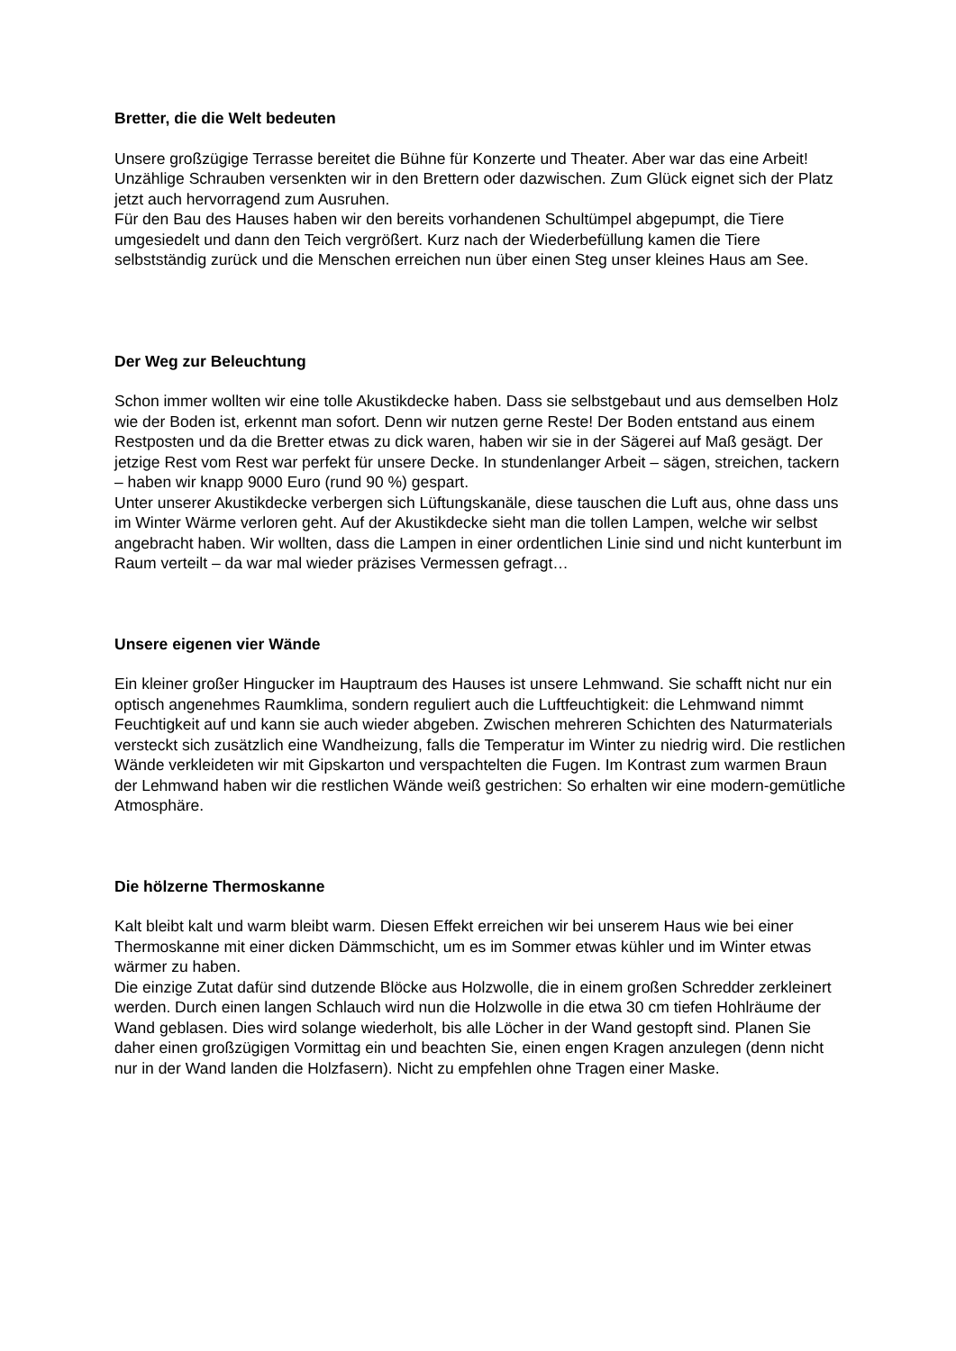Bretter, die die Welt bedeuten
Unsere großzügige Terrasse bereitet die Bühne für Konzerte und Theater. Aber war das eine Arbeit! Unzählige Schrauben versenkten wir in den Brettern oder dazwischen. Zum Glück eignet sich der Platz jetzt auch hervorragend zum Ausruhen.
Für den Bau des Hauses haben wir den bereits vorhandenen Schultümpel abgepumpt, die Tiere umgesiedelt und dann den Teich vergrößert. Kurz nach der Wiederbefüllung kamen die Tiere selbstständig zurück und die Menschen erreichen nun über einen Steg unser kleines Haus am See.
Der Weg zur Beleuchtung
Schon immer wollten wir eine tolle Akustikdecke haben. Dass sie selbstgebaut und aus demselben Holz wie der Boden ist, erkennt man sofort. Denn wir nutzen gerne Reste! Der Boden entstand aus einem Restposten und da die Bretter etwas zu dick waren, haben wir sie in der Sägerei auf Maß gesägt. Der jetzige Rest vom Rest war perfekt für unsere Decke. In stundenlanger Arbeit – sägen, streichen, tackern – haben wir knapp 9000 Euro (rund 90 %) gespart.
Unter unserer Akustikdecke verbergen sich Lüftungskanäle, diese tauschen die Luft aus, ohne dass uns im Winter Wärme verloren geht. Auf der Akustikdecke sieht man die tollen Lampen, welche wir selbst angebracht haben. Wir wollten, dass die Lampen in einer ordentlichen Linie sind und nicht kunterbunt im Raum verteilt – da war mal wieder präzises Vermessen gefragt…
Unsere eigenen vier Wände
Ein kleiner großer Hingucker im Hauptraum des Hauses ist unsere Lehmwand. Sie schafft nicht nur ein optisch angenehmes Raumklima, sondern reguliert auch die Luftfeuchtigkeit: die Lehmwand nimmt Feuchtigkeit auf und kann sie auch wieder abgeben. Zwischen mehreren Schichten des Naturmaterials versteckt sich zusätzlich eine Wandheizung, falls die Temperatur im Winter zu niedrig wird. Die restlichen Wände verkleideten wir mit Gipskarton und verspachtelten die Fugen. Im Kontrast zum warmen Braun der Lehmwand haben wir die restlichen Wände weiß gestrichen: So erhalten wir eine modern-gemütliche Atmosphäre.
Die hölzerne Thermoskanne
Kalt bleibt kalt und warm bleibt warm. Diesen Effekt erreichen wir bei unserem Haus wie bei einer Thermoskanne mit einer dicken Dämmschicht, um es im Sommer etwas kühler und im Winter etwas wärmer zu haben.
Die einzige Zutat dafür sind dutzende Blöcke aus Holzwolle, die in einem großen Schredder zerkleinert werden. Durch einen langen Schlauch wird nun die Holzwolle in die etwa 30 cm tiefen Hohlräume der Wand geblasen. Dies wird solange wiederholt, bis alle Löcher in der Wand gestopft sind. Planen Sie daher einen großzügigen Vormittag ein und beachten Sie, einen engen Kragen anzulegen (denn nicht nur in der Wand landen die Holzfasern). Nicht zu empfehlen ohne Tragen einer Maske.